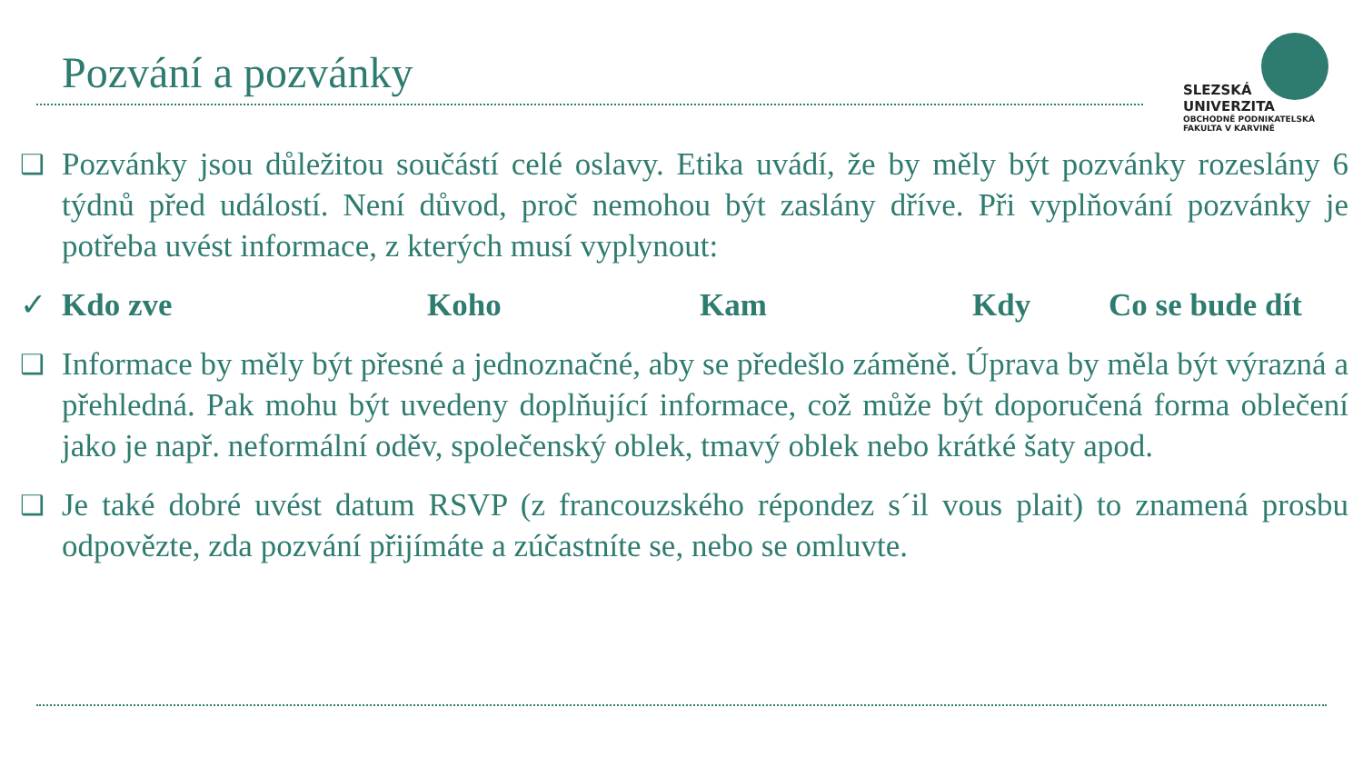Pozvání a pozvánky
SLEZSKÁ
UNIVERZITA
OBCHODNĚ PODNIKATELSKÁ
FAKULTA V KARVINÉ
❑
Pozvánky jsou důležitou součástí celé oslavy. Etika uvádí, že by měly být pozvánky rozeslány 6 týdnů před událostí. Není důvod, proč nemohou být zaslány dříve. Při vyplňování pozvánky je potřeba uvést informace, z kterých musí vyplynout:
✓ Kdo zve Koho Kam Kdy Co se bude dít
❑
Informace by měly být přesné a jednoznačné, aby se předešlo záměně. Úprava by měla být výrazná a přehledná. Pak mohu být uvedeny doplňující informace, což může být doporučená forma oblečení jako je např. neformální oděv, společenský oblek, tmavý oblek nebo krátké šaty apod.
❑
Je také dobré uvést datum RSVP (z francouzského répondez s´il vous plait) to znamená prosbu odpovězte, zda pozvání přijímáte a zúčastníte se, nebo se omluvte.